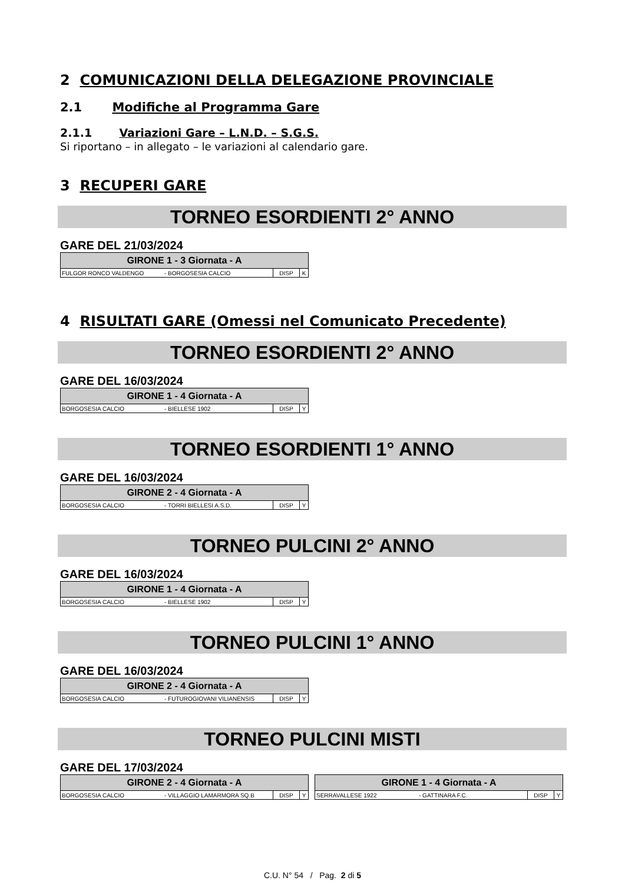2 COMUNICAZIONI DELLA DELEGAZIONE PROVINCIALE
2.1 Modifiche al Programma Gare
2.1.1 Variazioni Gare – L.N.D. – S.G.S.
Si riportano – in allegato – le variazioni al calendario gare.
3 RECUPERI GARE
TORNEO ESORDIENTI 2° ANNO
GARE DEL 21/03/2024
| GIRONE 1 - 3 Giornata - A | | | |
| --- | --- | --- | --- |
| FULGOR RONCO VALDENGO | - BORGOSESIA CALCIO | DISP | K |
4 RISULTATI GARE (Omessi nel Comunicato Precedente)
TORNEO ESORDIENTI 2° ANNO
GARE DEL 16/03/2024
| GIRONE 1 - 4 Giornata - A | | | |
| --- | --- | --- | --- |
| BORGOSESIA CALCIO | - BIELLESE 1902 | DISP | Y |
TORNEO ESORDIENTI 1° ANNO
GARE DEL 16/03/2024
| GIRONE 2 - 4 Giornata - A | | | |
| --- | --- | --- | --- |
| BORGOSESIA CALCIO | - TORRI BIELLESI A.S.D. | DISP | Y |
TORNEO PULCINI 2° ANNO
GARE DEL 16/03/2024
| GIRONE 1 - 4 Giornata - A | | | |
| --- | --- | --- | --- |
| BORGOSESIA CALCIO | - BIELLESE 1902 | DISP | Y |
TORNEO PULCINI 1° ANNO
GARE DEL 16/03/2024
| GIRONE 2 - 4 Giornata - A | | | |
| --- | --- | --- | --- |
| BORGOSESIA CALCIO | - FUTUROGIOVANI VILIANENSIS | DISP | Y |
TORNEO PULCINI MISTI
GARE DEL 17/03/2024
| GIRONE 2 - 4 Giornata - A | | | |
| --- | --- | --- | --- |
| BORGOSESIA CALCIO | - VILLAGGIO LAMARMORA SQ.B | DISP | Y |
| GIRONE 1 - 4 Giornata - A | | | |
| --- | --- | --- | --- |
| SERRAVALLESE 1922 | - GATTINARA F.C. | DISP | Y |
C.U. N° 54 / Pag. 2 di 5